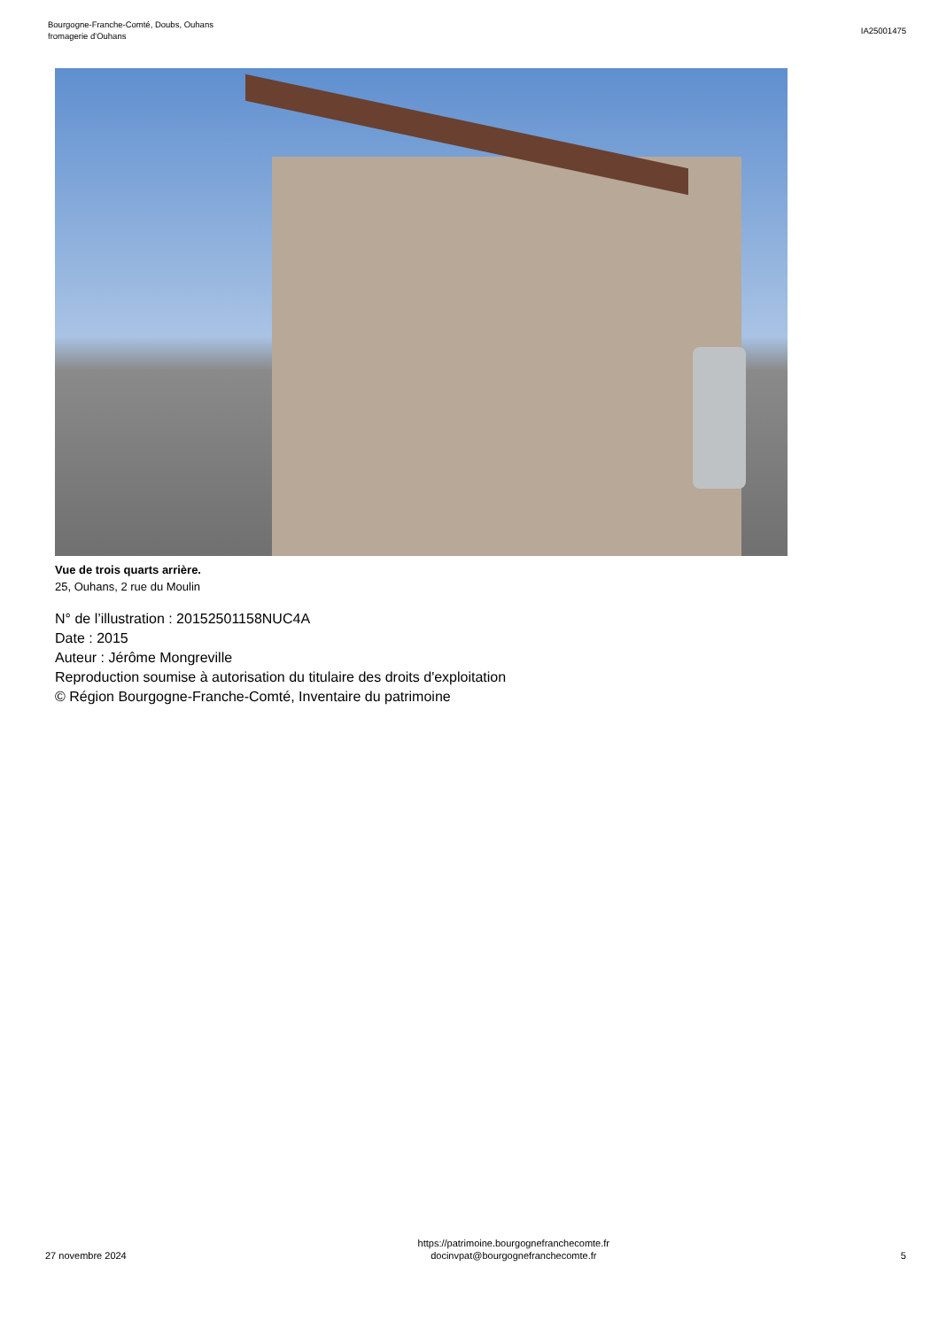Bourgogne-Franche-Comté, Doubs, Ouhans
fromagerie d'Ouhans
IA25001475
Vue de trois quarts arrière.
25, Ouhans, 2 rue du Moulin
N° de l’illustration : 20152501158NUC4A
Date : 2015
Auteur : Jérôme Mongreville
Reproduction soumise à autorisation du titulaire des droits d'exploitation
© Région Bourgogne-Franche-Comté, Inventaire du patrimoine
27 novembre 2024
https://patrimoine.bourgognefranchecomte.fr
docinvpat@bourgognefranchecomte.fr
5